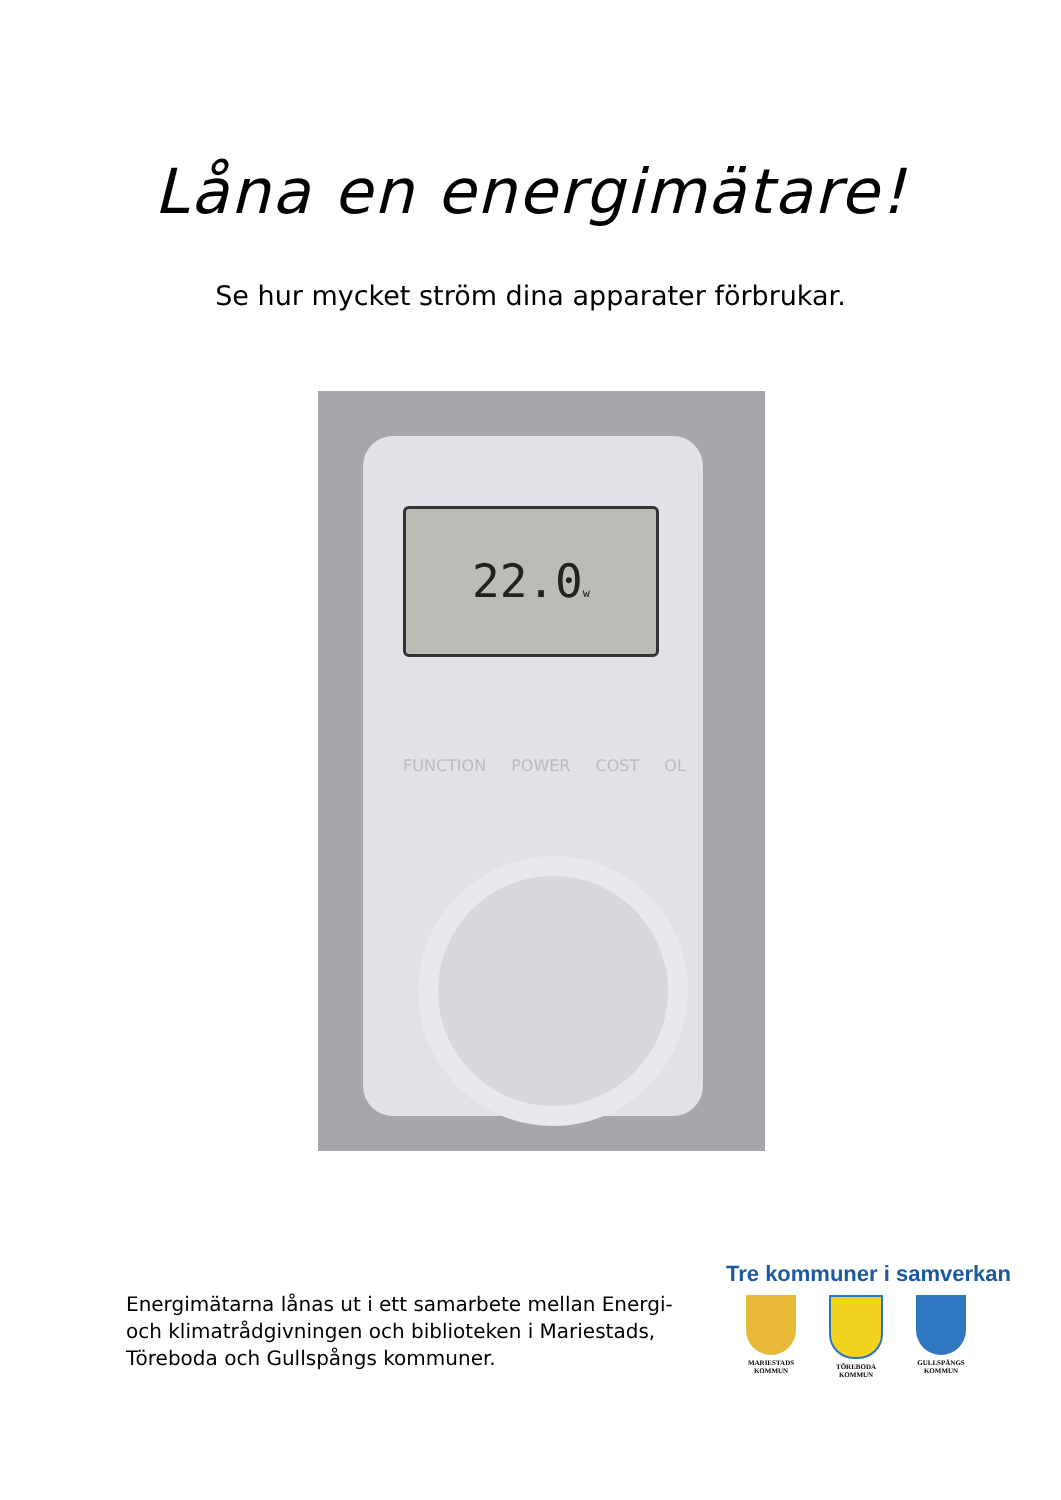Låna en energimätare!
Se hur mycket ström dina apparater förbrukar.
22.0w
FUNCTION POWER COST OL
Energimätarna lånas ut i ett samarbete mellan Energi- och klimatrådgivningen och biblioteken i Mariestads, Töreboda och Gullspångs kommuner.
Tre kommuner i samverkan
MARIESTADS
KOMMUN
TÖREBODA
KOMMUN
GULLSPÅNGS
KOMMUN